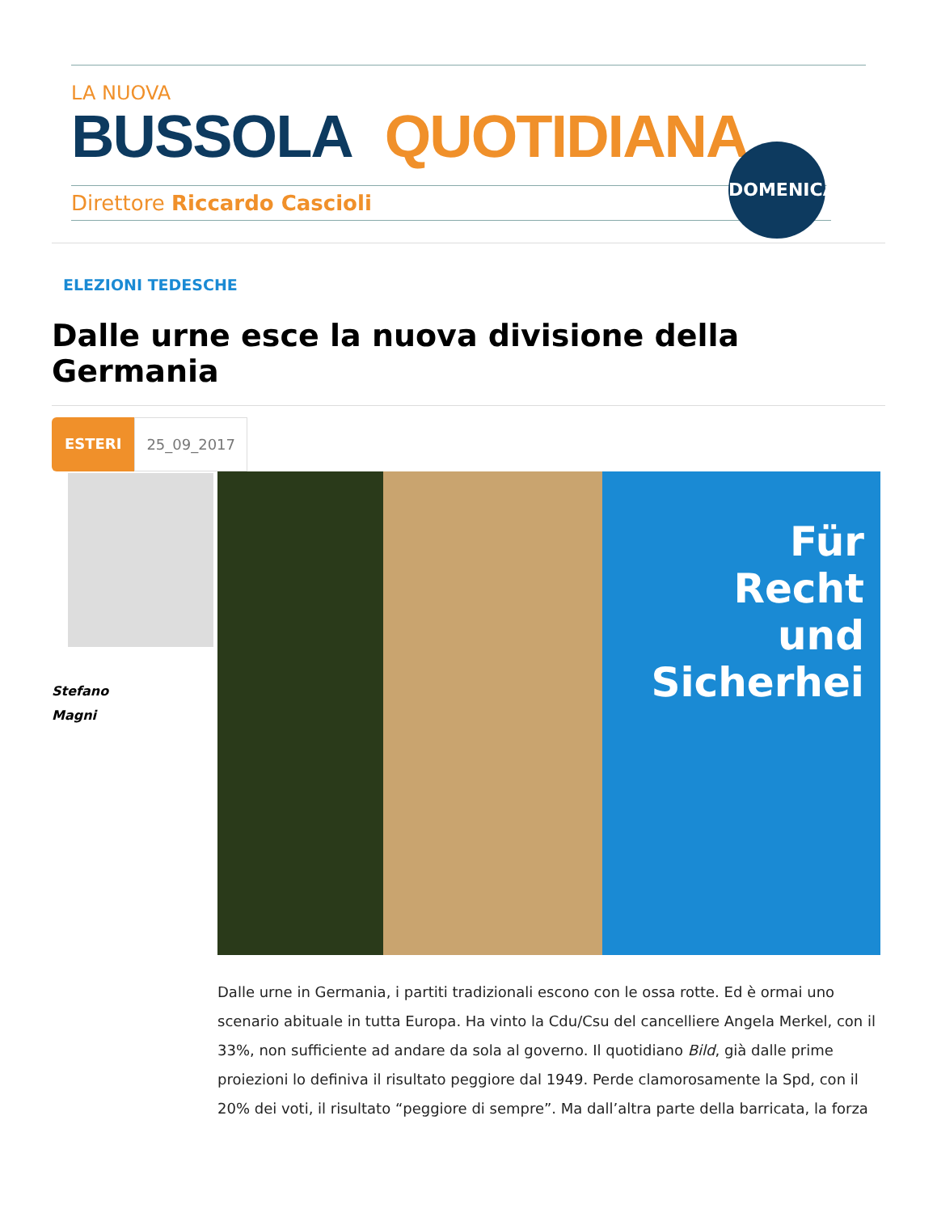LA NUOVA
BUSSOLA QUOTIDIANA
Direttore Riccardo Cascioli
DOMENICA
ELEZIONI TEDESCHE
Dalle urne esce la nuova divisione della Germania
ESTERI 25_09_2017
Stefano
Magni
Für
Recht
und
Sicherhei
Dalle urne in Germania, i partiti tradizionali escono con le ossa rotte. Ed è ormai uno scenario abituale in tutta Europa. Ha vinto la Cdu/Csu del cancelliere Angela Merkel, con il 33%, non sufficiente ad andare da sola al governo. Il quotidiano Bild, già dalle prime proiezioni lo definiva il risultato peggiore dal 1949. Perde clamorosamente la Spd, con il 20% dei voti, il risultato “peggiore di sempre”. Ma dall’altra parte della barricata, la forza